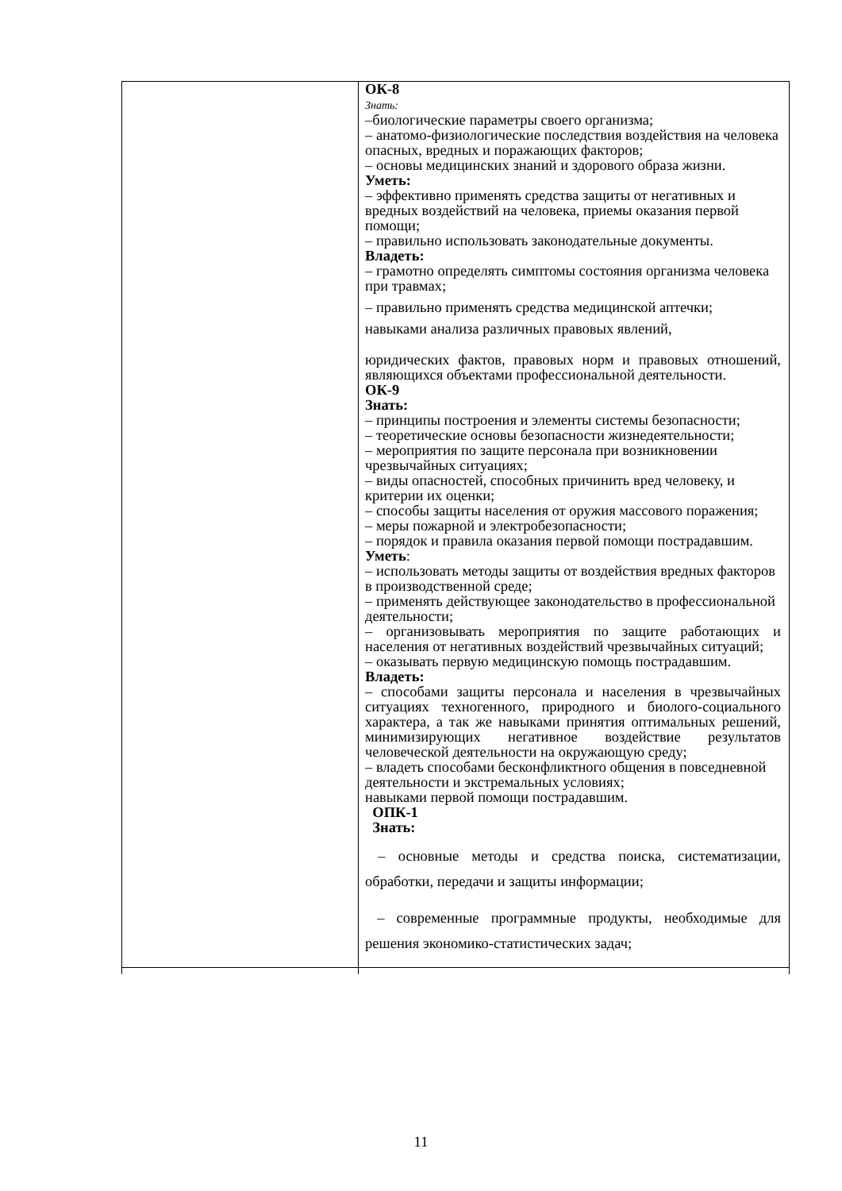| | ОК-8 Знать: –биологические параметры своего организма; – анатомо-физиологические последствия воздействия на человека опасных, вредных и поражающих факторов; – основы медицинских знаний и здорового образа жизни. Уметь: – эффективно применять средства защиты от негативных и вредных воздействий на человека, приемы оказания первой помощи; – правильно использовать законодательные документы. Владеть: – грамотно определять симптомы состояния организма человека при травмах; – правильно применять средства медицинской аптечки; навыками анализа различных правовых явлений, юридических фактов, правовых норм и правовых отношений, являющихся объектами профессиональной деятельности. ОК-9 Знать: – принципы построения и элементы системы безопасности; – теоретические основы безопасности жизнедеятельности; – мероприятия по защите персонала при возникновении чрезвычайных ситуациях; – виды опасностей, способных причинить вред человеку, и критерии их оценки; – способы защиты населения от оружия массового поражения; – меры пожарной и электробезопасности; – порядок и правила оказания первой помощи пострадавшим. Уметь : – использовать методы защиты от воздействия вредных факторов в производственной среде; – применять действующее законодательство в профессиональной деятельности; – организовывать мероприятия по защите работающих и населения от негативных воздействий чрезвычайных ситуаций; – оказывать первую медицинскую помощь пострадавшим. Владеть: – способами защиты персонала и населения в чрезвычайных ситуациях техногенного, природного и биолого-социального характера, а так же навыками принятия оптимальных решений, минимизирующих негативное воздействие результатов человеческой деятельности на окружающую среду; – владеть способами бесконфликтного общения в повседневной деятельности и экстремальных условиях; навыками первой помощи пострадавшим. ОПК-1 Знать: – основные методы и средства поиска, систематизации, обработки, передачи и защиты информации; – современные программные продукты, необходимые для решения экономико-статистических задач; |
11